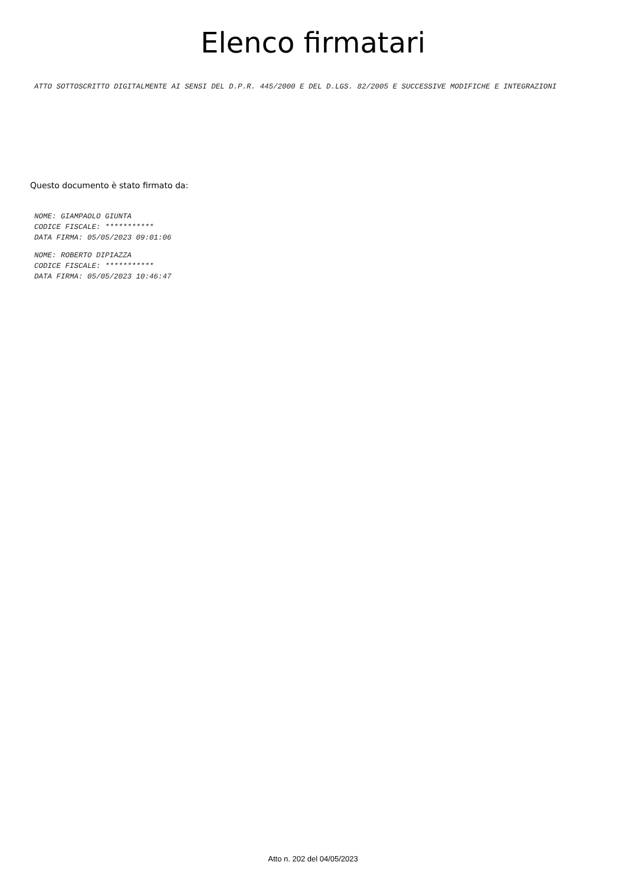Elenco firmatari
ATTO SOTTOSCRITTO DIGITALMENTE AI SENSI DEL D.P.R. 445/2000 E DEL D.LGS. 82/2005 E SUCCESSIVE MODIFICHE E INTEGRAZIONI
Questo documento è stato firmato da:
NOME: GIAMPAOLO GIUNTA
CODICE FISCALE: ***********
DATA FIRMA: 05/05/2023 09:01:06
NOME: ROBERTO DIPIAZZA
CODICE FISCALE: ***********
DATA FIRMA: 05/05/2023 10:46:47
Atto n. 202 del 04/05/2023